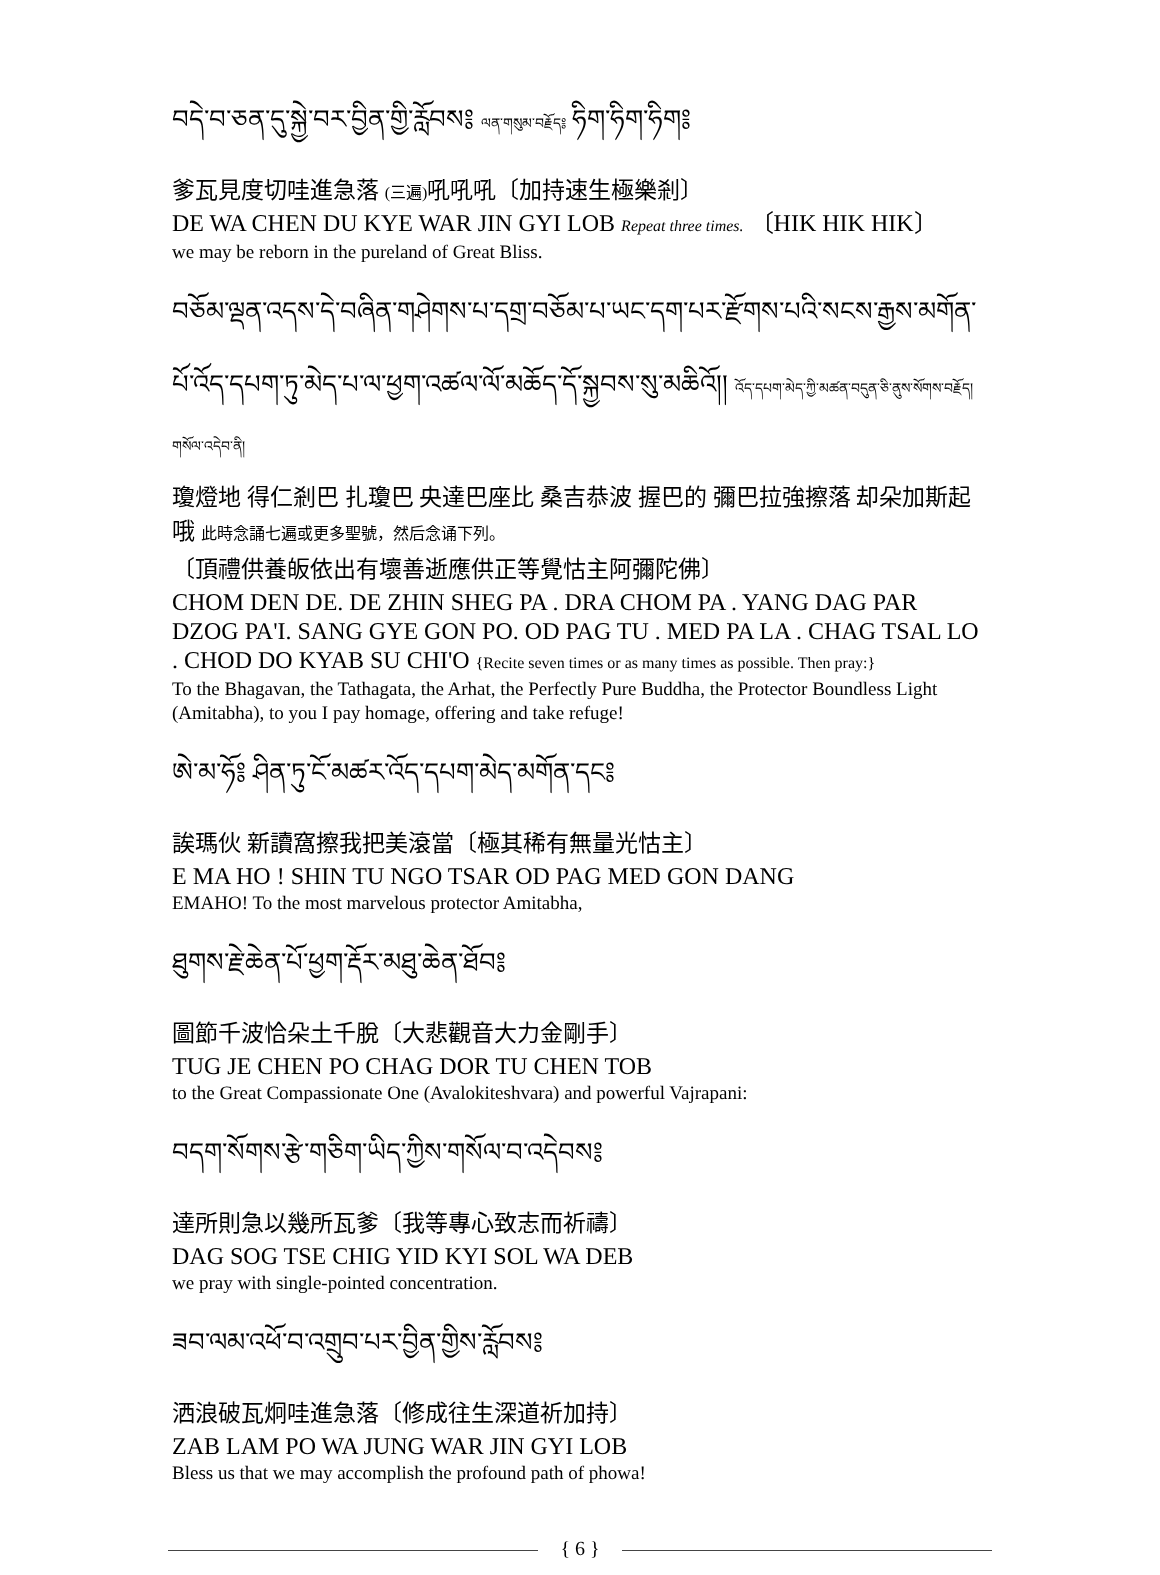བདེ་བ་ཅན་དུ་སྐྱེ་བར་བྱིན་གྱི་རློབས༔ ལན་གསུམ་བརྗོད༔ ཧིག་ཧིག་ཧིག༔
爹瓦見度切哇進急落 (三遍) 吼吼吼〔加持速生極樂剎〕
DE WA CHEN DU KYE WAR JIN GYI LOB Repeat three times. 〔HIK HIK HIK〕
we may be reborn in the pureland of Great Bliss.
བཅོམ་ལྡན་འདས་དེ་བཞིན་གཤེགས་པ་དགྲ་བཅོམ་པ་ཡང་དག་པར་རྫོགས་པའི་སངས་རྒྱས་མགོན་པོ་འོད་དཔག་ཏུ་མེད་པ་ལ་ཕྱག་འཚལ་ལོ་མཆོད་དོ་སྐྱབས་སུ་མཆིའོ།། འོད་དཔག་མེད་ཀྱི་མཚན་བདུན་ཅི་ནུས་སོགས་བརྗོད། གསོལ་འདེབ་ནི།
瓊燈地 得仁剎巴 扎瓊巴 央達巴座比 桑吉恭波 握巴的 彌巴拉強擦落 却朵加斯起哦 此時念誦七遍或更多聖號，然后念诵下列。
〔頂禮供養皈依出有壞善逝應供正等覺怙主阿彌陀佛〕
CHOM DEN DE. DE ZHIN SHEG PA . DRA CHOM PA . YANG DAG PAR DZOG PA'I. SANG GYE GON PO. OD PAG TU . MED PA LA . CHAG TSAL LO . CHOD DO KYAB SU CHI'O {Recite seven times or as many times as possible. Then pray:}
To the Bhagavan, the Tathagata, the Arhat, the Perfectly Pure Buddha, the Protector Boundless Light (Amitabha), to you I pay homage, offering and take refuge!
ཨེ་མ་ཧོ༔ ཤིན་ཏུ་ངོ་མཚར་འོད་དཔག་མེད་མགོན་དང༔
誒瑪伙 新讀窩擦我把美滾當〔極其稀有無量光怙主〕
E MA HO ! SHIN TU NGO TSAR OD PAG MED GON DANG
EMAHO! To the most marvelous protector Amitabha,
ཐུགས་རྗེ་ཆེན་པོ་ཕྱག་རྡོར་མཐུ་ཆེན་ཐོབ༔
圖節千波恰朵土千脫〔大悲觀音大力金剛手〕
TUG JE CHEN PO CHAG DOR TU CHEN TOB
to the Great Compassionate One (Avalokiteshvara) and powerful Vajrapani:
བདག་སོགས་རྩེ་གཅིག་ཡིད་ཀྱིས་གསོལ་བ་འདེབས༔
達所則急以幾所瓦爹〔我等專心致志而祈禱〕
DAG SOG TSE CHIG YID KYI SOL WA DEB
we pray with single-pointed concentration.
ཟབ་ལམ་འཕོ་བ་འགྲུབ་པར་བྱིན་གྱིས་རློབས༔
洒浪破瓦炯哇進急落〔修成往生深道祈加持〕
ZAB LAM PO WA JUNG WAR JIN GYI LOB
Bless us that we may accomplish the profound path of phowa!
{ 6 }